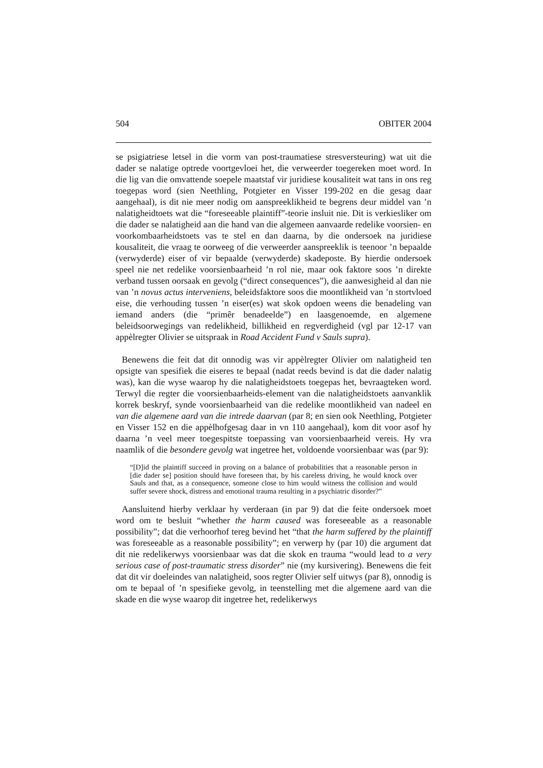504 OBITER 2004
se psigiatriese letsel in die vorm van post-traumatiese stresversteuring) wat uit die dader se nalatige optrede voortgevloei het, die verweerder toegereken moet word. In die lig van die omvattende soepele maatstaf vir juridiese kousaliteit wat tans in ons reg toegepas word (sien Neethling, Potgieter en Visser 199-202 en die gesag daar aangehaal), is dit nie meer nodig om aanspreeklikheid te begrens deur middel van ’n nalatigheidtoets wat die “foreseeable plaintiff”-teorie insluit nie. Dit is verkiesliker om die dader se nalatigheid aan die hand van die algemeen aanvaarde redelike voorsien- en voorkombaarheidstoets vas te stel en dan daarna, by die ondersoek na juridiese kousaliteit, die vraag te oorweeg of die verweerder aanspreeklik is teenoor ’n bepaalde (verwyderde) eiser of vir bepaalde (verwyderde) skadeposte. By hierdie ondersoek speel nie net redelike voorsienbaarheid ’n rol nie, maar ook faktore soos ’n direkte verband tussen oorsaak en gevolg (“direct consequences”), die aanwesigheid al dan nie van ’n novus actus interveniens, beleidsfaktore soos die moontlikheid van ’n stortvloed eise, die verhouding tussen ’n eiser(es) wat skok opdoen weens die benadeling van iemand anders (die “primêr benadeelde”) en laasgenoemde, en algemene beleidsoorwegings van redelikheid, billikheid en regverdigheid (vgl par 12-17 van appèlregter Olivier se uitspraak in Road Accident Fund v Sauls supra).
Benewens die feit dat dit onnodig was vir appèlregter Olivier om nalatigheid ten opsigte van spesifiek die eiseres te bepaal (nadat reeds bevind is dat die dader nalatig was), kan die wyse waarop hy die nalatigheidstoets toegepas het, bevraagteken word. Terwyl die regter die voorsienbaarheids-element van die nalatigheidstoets aanvanklik korrek beskryf, synde voorsienbaarheid van die redelike moontlikheid van nadeel en van die algemene aard van die intrede daarvan (par 8; en sien ook Neethling, Potgieter en Visser 152 en die appèlhofgesag daar in vn 110 aangehaal), kom dit voor asof hy daarna ’n veel meer toegespitste toepassing van voorsienbaarheid vereis. Hy vra naamlik of die besondere gevolg wat ingetree het, voldoende voorsienbaar was (par 9):
“[D]id the plaintiff succeed in proving on a balance of probabilities that a reasonable person in [die dader se] position should have foreseen that, by his careless driving, he would knock over Sauls and that, as a consequence, someone close to him would witness the collision and would suffer severe shock, distress and emotional trauma resulting in a psychiatric disorder?”
Aansluitend hierby verklaar hy verderaan (in par 9) dat die feite ondersoek moet word om te besluit “whether the harm caused was foreseeable as a reasonable possibility”; dat die verhoorhof tereg bevind het “that the harm suffered by the plaintiff was foreseeable as a reasonable possibility”; en verwerp hy (par 10) die argument dat dit nie redelikerwys voorsienbaar was dat die skok en trauma “would lead to a very serious case of post-traumatic stress disorder” nie (my kursivering). Benewens die feit dat dit vir doeleindes van nalatigheid, soos regter Olivier self uitwys (par 8), onnodig is om te bepaal of ’n spesifieke gevolg, in teenstelling met die algemene aard van die skade en die wyse waarop dit ingetree het, redelikerwys